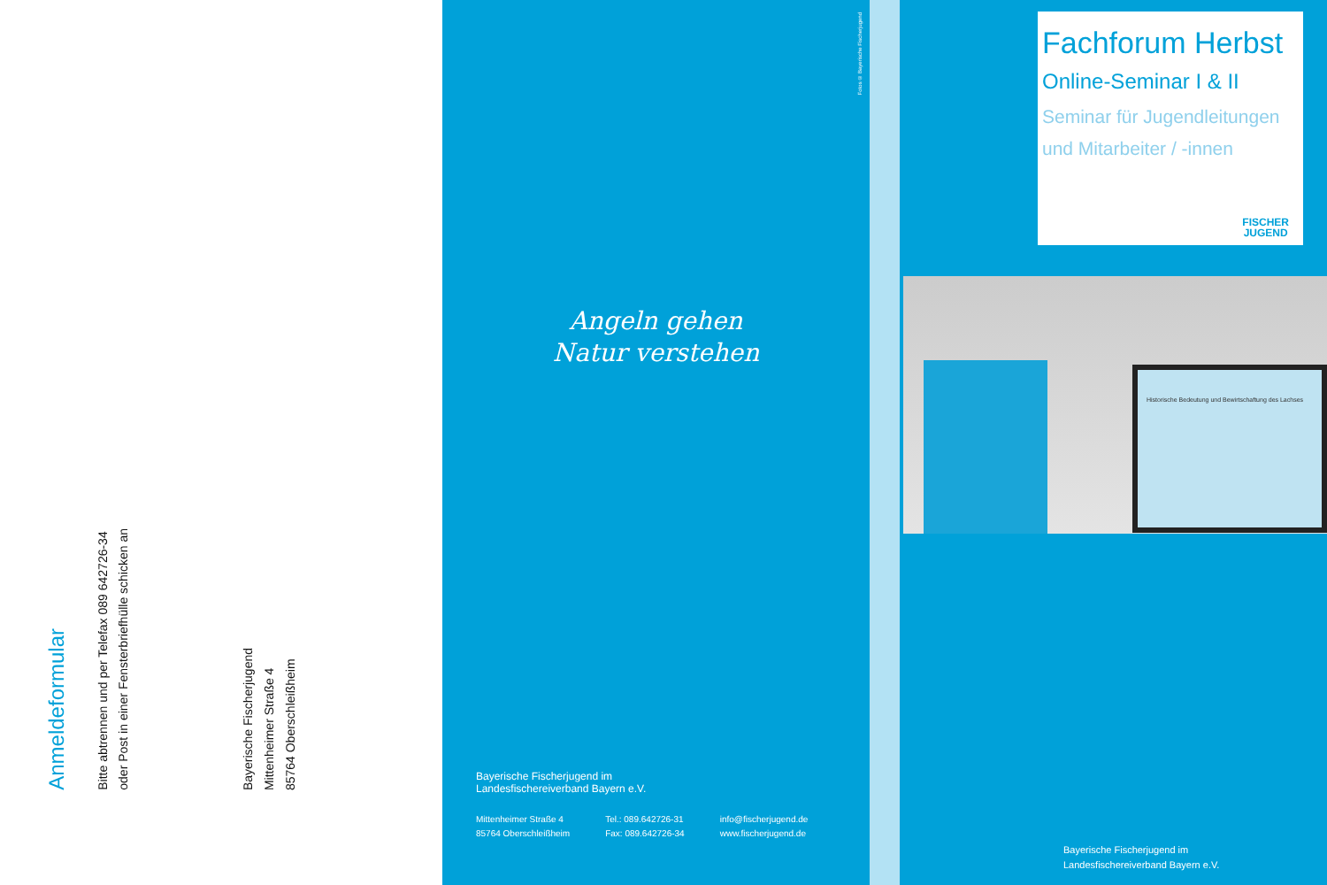Anmeldeformular
Bitte abtrennen und per Telefax 089 642726-34
oder Post in einer Fensterbriefhülle schicken an
Bayerische Fischerjugend
Mittenheimer Straße 4
85764 Oberschleißheim
Fotos © Bayerische Fischerjugend
Angeln gehen
Natur verstehen
Bayerische Fischerjugend im
Landesfischereiverband Bayern e.V.
Mittenheimer Straße 4
85764 Oberschleißheim
Tel.: 089.642726-31
Fax: 089.642726-34
info@fischerjugend.de
www.fischerjugend.de
Fachforum Herbst
Online-Seminar I & II
Seminar für Jugendleitungen
und Mitarbeiter / -innen
FISCHER
JUGEND
Historische Bedeutung und Bewirtschaftung des Lachses
Bayerische Fischerjugend im
Landesfischereiverband Bayern e.V.